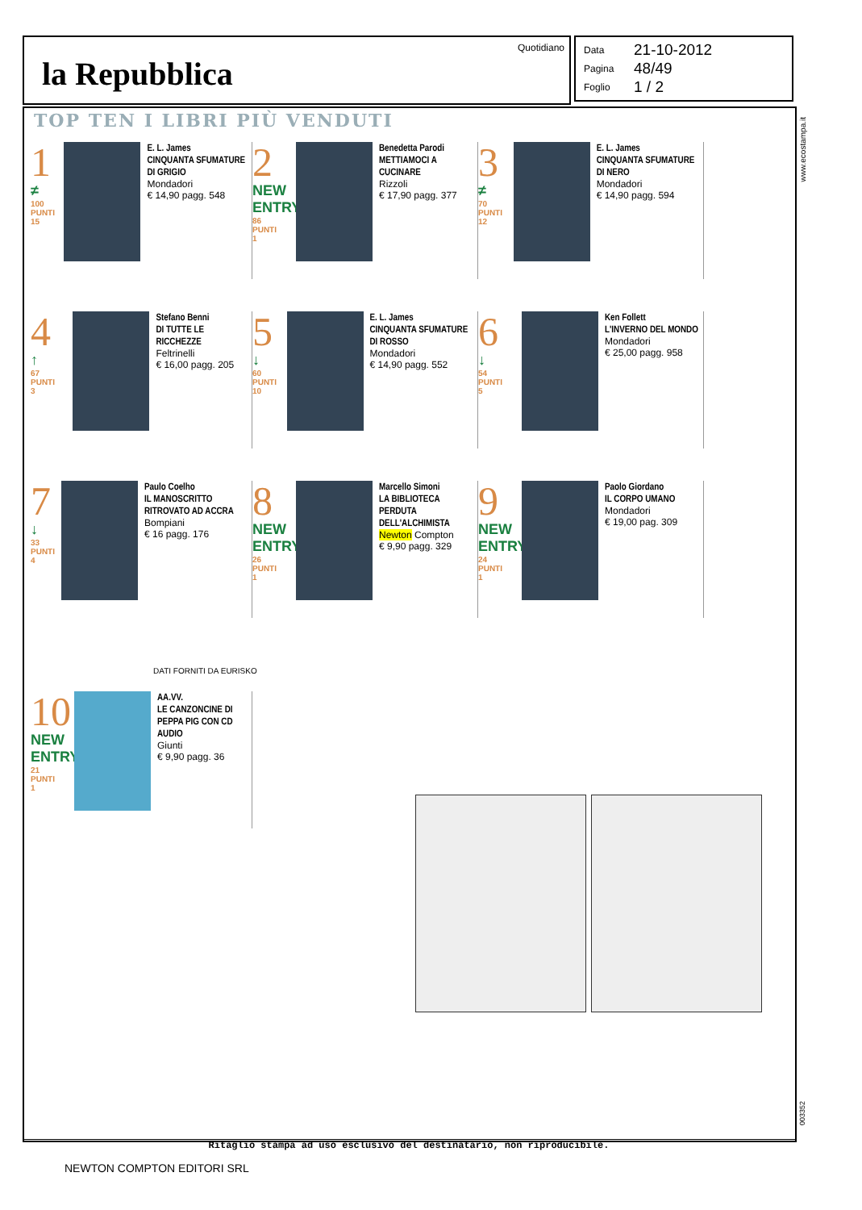la Repubblica
Quotidiano
Data 21-10-2012
Pagina 48/49
Foglio 1 / 2
www.ecostampa.it
TOP TEN I LIBRI PIÙ VENDUTI
1
≠
100
PUNTI
15
E. L. James
CINQUANTA SFUMATURE DI GRIGIO
Mondadori
€ 14,90 pagg. 548
2
NEW ENTRY
86
PUNTI
1
Benedetta Parodi
METTIAMOCI A CUCINARE
Rizzoli
€ 17,90 pagg. 377
3
≠
70
PUNTI
12
E. L. James
CINQUANTA SFUMATURE DI NERO
Mondadori
€ 14,90 pagg. 594
4
↑
67
PUNTI
3
Stefano Benni
DI TUTTE LE RICCHEZZE
Feltrinelli
€ 16,00 pagg. 205
5
↓
60
PUNTI
10
E. L. James
CINQUANTA SFUMATURE DI ROSSO
Mondadori
€ 14,90 pagg. 552
6
↓
54
PUNTI
5
Ken Follett
L'INVERNO DEL MONDO
Mondadori
€ 25,00 pagg. 958
7
↓
33
PUNTI
4
Paulo Coelho
IL MANOSCRITTO RITROVATO AD ACCRA
Bompiani
€ 16 pagg. 176
8
NEW ENTRY
26
PUNTI
1
Marcello Simoni
LA BIBLIOTECA PERDUTA DELL'ALCHIMISTA
Newton Compton
€ 9,90 pagg. 329
9
NEW ENTRY
24
PUNTI
1
Paolo Giordano
IL CORPO UMANO
Mondadori
€ 19,00 pag. 309
DATI FORNITI DA EURISKO
10
NEW ENTRY
21
PUNTI
1
AA.VV.
LE CANZONCINE DI PEPPA PIG CON CD AUDIO
Giunti
€ 9,90 pagg. 36
003352
Ritaglio stampa ad uso esclusivo del destinatario, non riproducibile.
NEWTON COMPTON EDITORI SRL